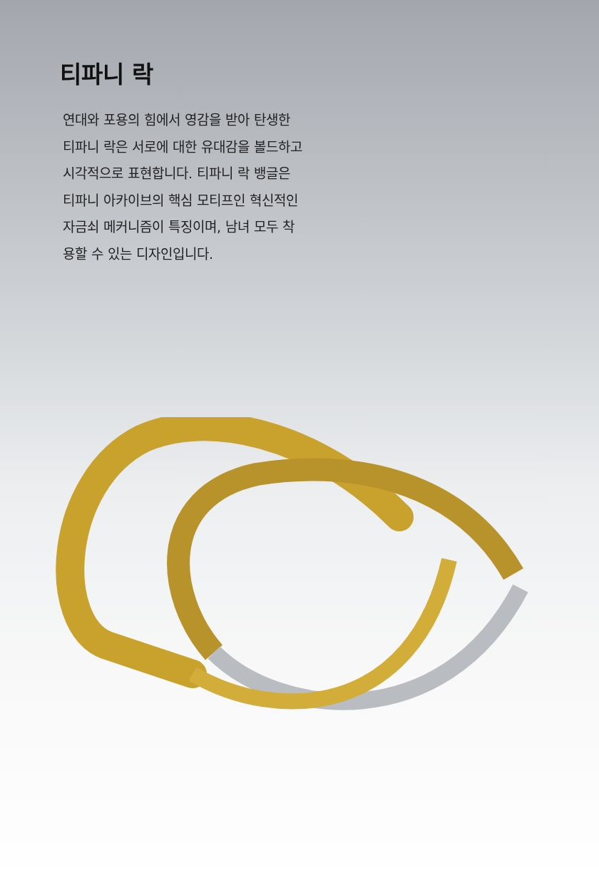티파니 락
연대와 포용의 힘에서 영감을 받아 탄생한 티파니 락은 서로에 대한 유대감을 볼드하고 시각적으로 표현합니다. 티파니 락 뱅글은 티파니 아카이브의 핵심 모티프인 혁신적인 자금쇠 메커니즘이 특징이며, 남녀 모두 착용할 수 있는 디자인입니다.